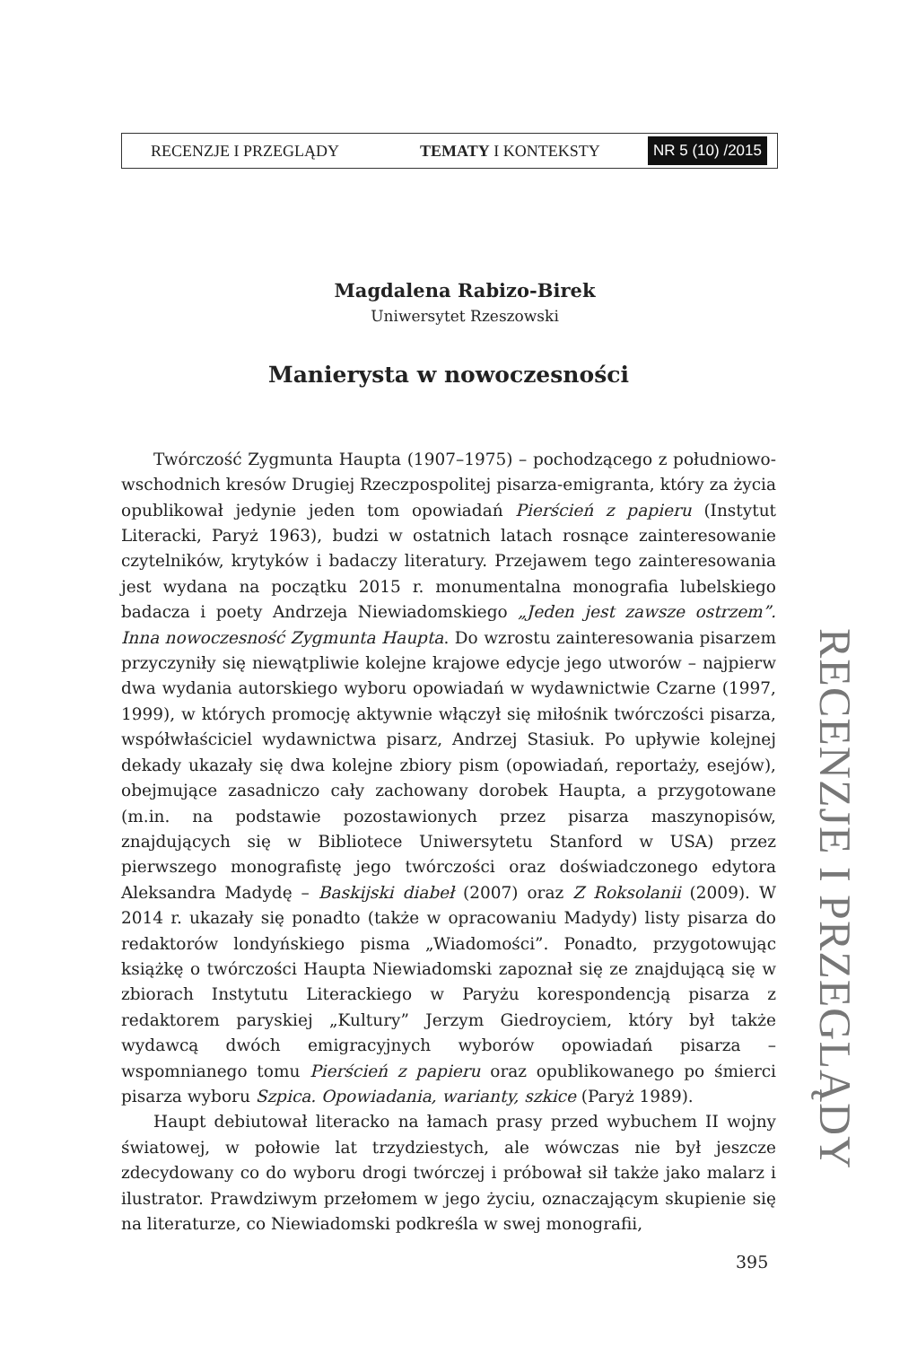RECENZJE I PRZEGLĄDY TEMATY I KONTEKSTY NR 5 (10) /2015
Magdalena Rabizo-Birek
Uniwersytet Rzeszowski
Manierysta w nowoczesności
Twórczość Zygmunta Haupta (1907–1975) – pochodzącego z południowo-wschodnich kresów Drugiej Rzeczpospolitej pisarza-emigranta, który za życia opublikował jedynie jeden tom opowiadań Pierścień z papieru (Instytut Literacki, Paryż 1963), budzi w ostatnich latach rosnące zainteresowanie czytelników, krytyków i badaczy literatury. Przejawem tego zainteresowania jest wydana na początku 2015 r. monumentalna monografia lubelskiego badacza i poety Andrzeja Niewiadomskiego „Jeden jest zawsze ostrzem”. Inna nowoczesność Zygmunta Haupta. Do wzrostu zainteresowania pisarzem przyczyniły się niewątpliwie kolejne krajowe edycje jego utworów – najpierw dwa wydania autorskiego wyboru opowiadań w wydawnictwie Czarne (1997, 1999), w których promocję aktywnie włączył się miłośnik twórczości pisarza, współwłaściciel wydawnictwa pisarz, Andrzej Stasiuk. Po upływie kolejnej dekady ukazały się dwa kolejne zbiory pism (opowiadań, reportaży, esejów), obejmujące zasadniczo cały zachowany dorobek Haupta, a przygotowane (m.in. na podstawie pozostawionych przez pisarza maszynopisów, znajdujących się w Bibliotece Uniwersytetu Stanford w USA) przez pierwszego monografistę jego twórczości oraz doświadczonego edytora Aleksandra Madydę – Baskijski diabeł (2007) oraz Z Roksolanii (2009). W 2014 r. ukazały się ponadto (także w opracowaniu Madydy) listy pisarza do redaktorów londyńskiego pisma „Wiadomości”. Ponadto, przygotowując książkę o twórczości Haupta Niewiadomski zapoznał się ze znajdującą się w zbiorach Instytutu Literackiego w Paryżu korespondencją pisarza z redaktorem paryskiej „Kultury” Jerzym Giedroyciem, który był także wydawcą dwóch emigracyjnych wyborów opowiadań pisarza – wspomnianego tomu Pierścień z papieru oraz opublikowanego po śmierci pisarza wyboru Szpica. Opowiadania, warianty, szkice (Paryż 1989).
Haupt debiutował literacko na łamach prasy przed wybuchem II wojny światowej, w połowie lat trzydziestych, ale wówczas nie był jeszcze zdecydowany co do wyboru drogi twórczej i próbował sił także jako malarz i ilustrator. Prawdziwym przełomem w jego życiu, oznaczającym skupienie się na literaturze, co Niewiadomski podkreśla w swej monografii,
RECENZJE I PRZEGLĄDY
395